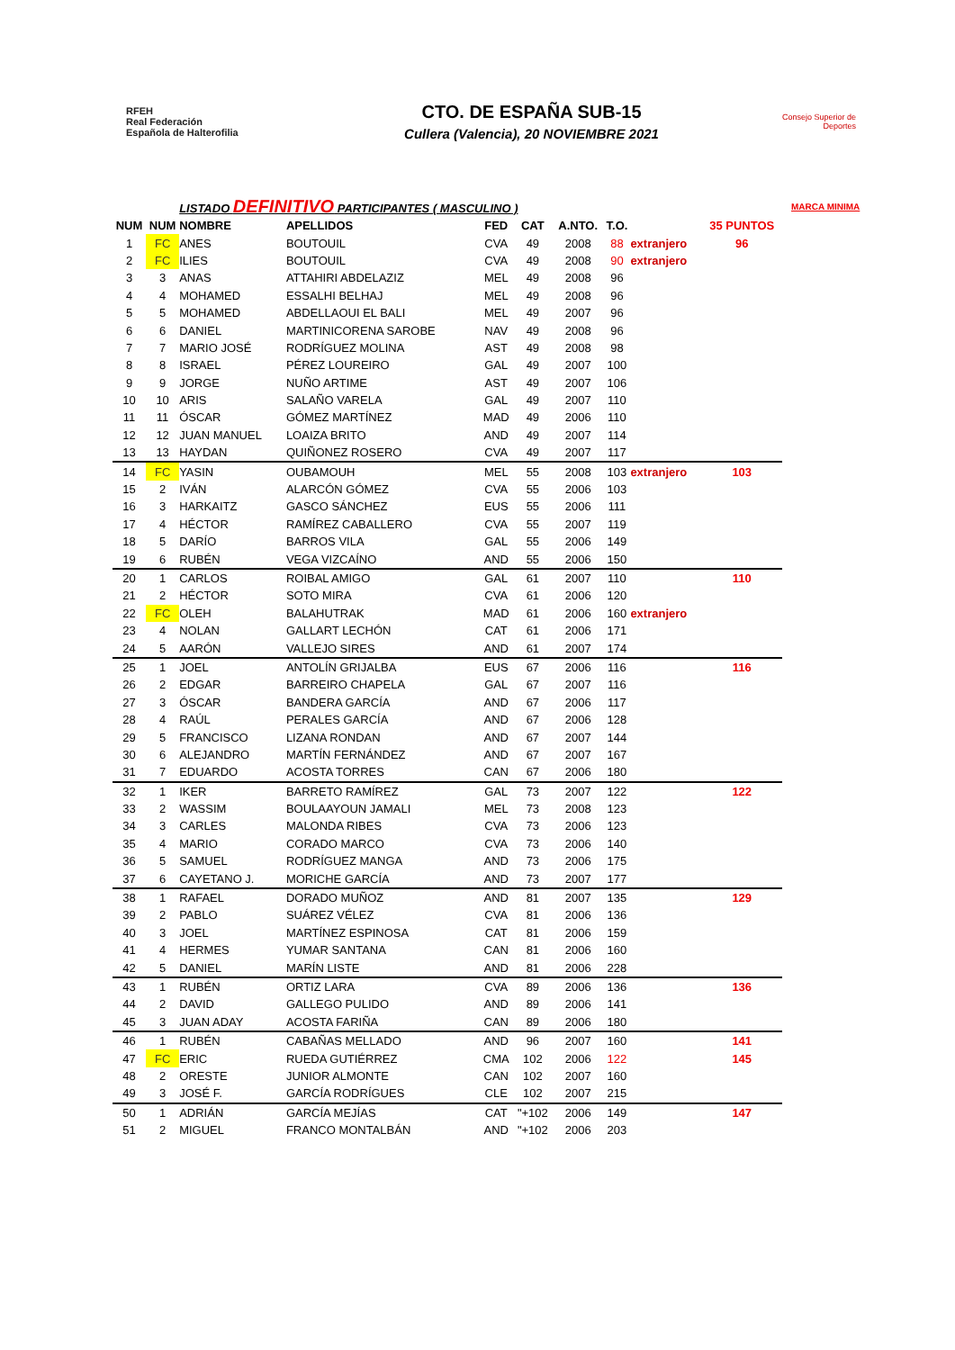RFEH
Real Federación
Española de Halterofilia
CTO. DE ESPAÑA SUB-15
Cullera (Valencia), 20 NOVIEMBRE 2021
Consejo Superior de Deportes
| | | LISTADO DEFINITIVO PARTICIPANTES ( MASCULINO ) | | | | | | | | MARCA MINIMA |
| NUM | NUM | NOMBRE | APELLIDOS | FED | CAT | A.NTO. | T.O. | | 35 PUNTOS | |
| 1 | FC | ANES | BOUTOUIL | CVA | 49 | 2008 | 88 | extranjero | 96 | |
| 2 | FC | ILIES | BOUTOUIL | CVA | 49 | 2008 | 90 | extranjero | | |
| 3 | 3 | ANAS | ATTAHIRI ABDELAZIZ | MEL | 49 | 2008 | 96 | | | |
| 4 | 4 | MOHAMED | ESSALHI BELHAJ | MEL | 49 | 2008 | 96 | | | |
| 5 | 5 | MOHAMED | ABDELLAOUI EL BALI | MEL | 49 | 2007 | 96 | | | |
| 6 | 6 | DANIEL | MARTINICORENA SAROBE | NAV | 49 | 2008 | 96 | | | |
| 7 | 7 | MARIO JOSÉ | RODRÍGUEZ MOLINA | AST | 49 | 2008 | 98 | | | |
| 8 | 8 | ISRAEL | PÉREZ LOUREIRO | GAL | 49 | 2007 | 100 | | | |
| 9 | 9 | JORGE | NUÑO ARTIME | AST | 49 | 2007 | 106 | | | |
| 10 | 10 | ARIS | SALAÑO VARELA | GAL | 49 | 2007 | 110 | | | |
| 11 | 11 | ÓSCAR | GÓMEZ MARTÍNEZ | MAD | 49 | 2006 | 110 | | | |
| 12 | 12 | JUAN MANUEL | LOAIZA BRITO | AND | 49 | 2007 | 114 | | | |
| 13 | 13 | HAYDAN | QUIÑONEZ ROSERO | CVA | 49 | 2007 | 117 | | | |
| 14 | FC | YASIN | OUBAMOUH | MEL | 55 | 2008 | 103 | extranjero | 103 | |
| 15 | 2 | IVÁN | ALARCÓN GÓMEZ | CVA | 55 | 2006 | 103 | | | |
| 16 | 3 | HARKAITZ | GASCO SÁNCHEZ | EUS | 55 | 2006 | 111 | | | |
| 17 | 4 | HÉCTOR | RAMÍREZ CABALLERO | CVA | 55 | 2007 | 119 | | | |
| 18 | 5 | DARÍO | BARROS VILA | GAL | 55 | 2006 | 149 | | | |
| 19 | 6 | RUBÉN | VEGA VIZCAÍNO | AND | 55 | 2006 | 150 | | | |
| 20 | 1 | CARLOS | ROIBAL AMIGO | GAL | 61 | 2007 | 110 | | 110 | |
| 21 | 2 | HÉCTOR | SOTO MIRA | CVA | 61 | 2006 | 120 | | | |
| 22 | FC | OLEH | BALAHUTRAK | MAD | 61 | 2006 | 160 | extranjero | | |
| 23 | 4 | NOLAN | GALLART LECHÓN | CAT | 61 | 2006 | 171 | | | |
| 24 | 5 | AARÓN | VALLEJO SIRES | AND | 61 | 2007 | 174 | | | |
| 25 | 1 | JOEL | ANTOLÍN GRIJALBA | EUS | 67 | 2006 | 116 | | 116 | |
| 26 | 2 | EDGAR | BARREIRO CHAPELA | GAL | 67 | 2007 | 116 | | | |
| 27 | 3 | ÓSCAR | BANDERA GARCÍA | AND | 67 | 2006 | 117 | | | |
| 28 | 4 | RAÚL | PERALES GARCÍA | AND | 67 | 2006 | 128 | | | |
| 29 | 5 | FRANCISCO | LIZANA RONDAN | AND | 67 | 2007 | 144 | | | |
| 30 | 6 | ALEJANDRO | MARTÍN FERNÁNDEZ | AND | 67 | 2007 | 167 | | | |
| 31 | 7 | EDUARDO | ACOSTA TORRES | CAN | 67 | 2006 | 180 | | | |
| 32 | 1 | IKER | BARRETO RAMÍREZ | GAL | 73 | 2007 | 122 | | 122 | |
| 33 | 2 | WASSIM | BOULAAYOUN JAMALI | MEL | 73 | 2008 | 123 | | | |
| 34 | 3 | CARLES | MALONDA RIBES | CVA | 73 | 2006 | 123 | | | |
| 35 | 4 | MARIO | CORADO MARCO | CVA | 73 | 2006 | 140 | | | |
| 36 | 5 | SAMUEL | RODRÍGUEZ MANGA | AND | 73 | 2006 | 175 | | | |
| 37 | 6 | CAYETANO J. | MORICHE GARCÍA | AND | 73 | 2007 | 177 | | | |
| 38 | 1 | RAFAEL | DORADO MUÑOZ | AND | 81 | 2007 | 135 | | 129 | |
| 39 | 2 | PABLO | SUÁREZ VÉLEZ | CVA | 81 | 2006 | 136 | | | |
| 40 | 3 | JOEL | MARTÍNEZ ESPINOSA | CAT | 81 | 2006 | 159 | | | |
| 41 | 4 | HERMES | YUMAR SANTANA | CAN | 81 | 2006 | 160 | | | |
| 42 | 5 | DANIEL | MARÍN LISTE | AND | 81 | 2006 | 228 | | | |
| 43 | 1 | RUBÉN | ORTIZ LARA | CVA | 89 | 2006 | 136 | | 136 | |
| 44 | 2 | DAVID | GALLEGO PULIDO | AND | 89 | 2006 | 141 | | | |
| 45 | 3 | JUAN ADAY | ACOSTA FARIÑA | CAN | 89 | 2006 | 180 | | | |
| 46 | 1 | RUBÉN | CABAÑAS MELLADO | AND | 96 | 2007 | 160 | | 141 | |
| 47 | FC | ERIC | RUEDA GUTIÉRREZ | CMA | 102 | 2006 | 122 | | 145 | |
| 48 | 2 | ORESTE | JUNIOR ALMONTE | CAN | 102 | 2007 | 160 | | | |
| 49 | 3 | JOSÉ F. | GARCÍA RODRÍGUES | CLE | 102 | 2007 | 215 | | | |
| 50 | 1 | ADRIÁN | GARCÍA MEJÍAS | CAT | "+102 | 2006 | 149 | | 147 | |
| 51 | 2 | MIGUEL | FRANCO MONTALBÁN | AND | "+102 | 2006 | 203 | | | |